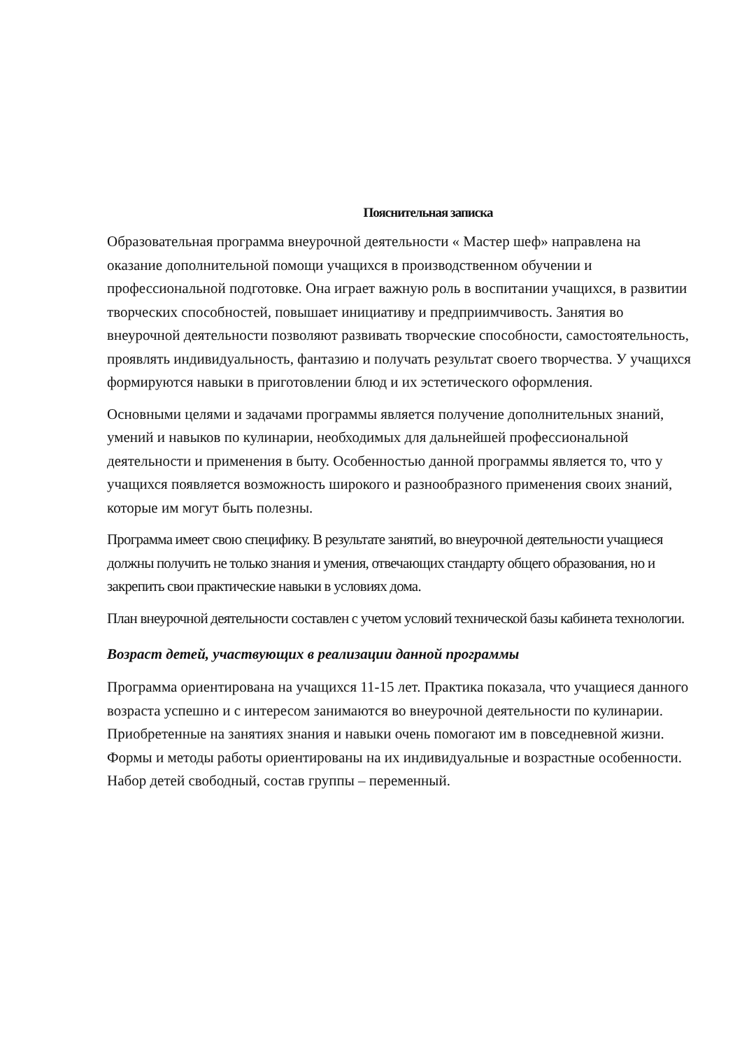Пояснительная записка
Образовательная программа внеурочной деятельности « Мастер шеф» направлена на оказание дополнительной помощи учащихся в производственном обучении и профессиональной подготовке. Она играет важную роль в воспитании учащихся, в развитии творческих способностей, повышает инициативу и предприимчивость. Занятия во внеурочной деятельности позволяют развивать творческие способности, самостоятельность, проявлять индивидуальность, фантазию и получать результат своего творчества. У учащихся формируются навыки в приготовлении блюд и их эстетического оформления.
Основными целями и задачами программы является получение дополнительных знаний, умений и навыков по кулинарии, необходимых для дальнейшей профессиональной деятельности и применения в быту. Особенностью данной программы является то, что у учащихся появляется возможность широкого и разнообразного применения своих знаний, которые им могут быть полезны.
Программа имеет свою специфику. В результате занятий, во внеурочной деятельности учащиеся должны получить не только знания и умения, отвечающих стандарту общего образования, но и закрепить свои практические навыки в условиях дома.
План внеурочной деятельности составлен с учетом условий технической базы кабинета технологии.
Возраст детей, участвующих в реализации данной программы
Программа ориентирована на учащихся 11-15 лет. Практика показала, что учащиеся данного возраста успешно и с интересом занимаются во внеурочной деятельности по кулинарии. Приобретенные на занятиях знания и навыки очень помогают им в повседневной жизни. Формы и методы работы ориентированы на их индивидуальные и возрастные особенности. Набор детей свободный, состав группы – переменный.